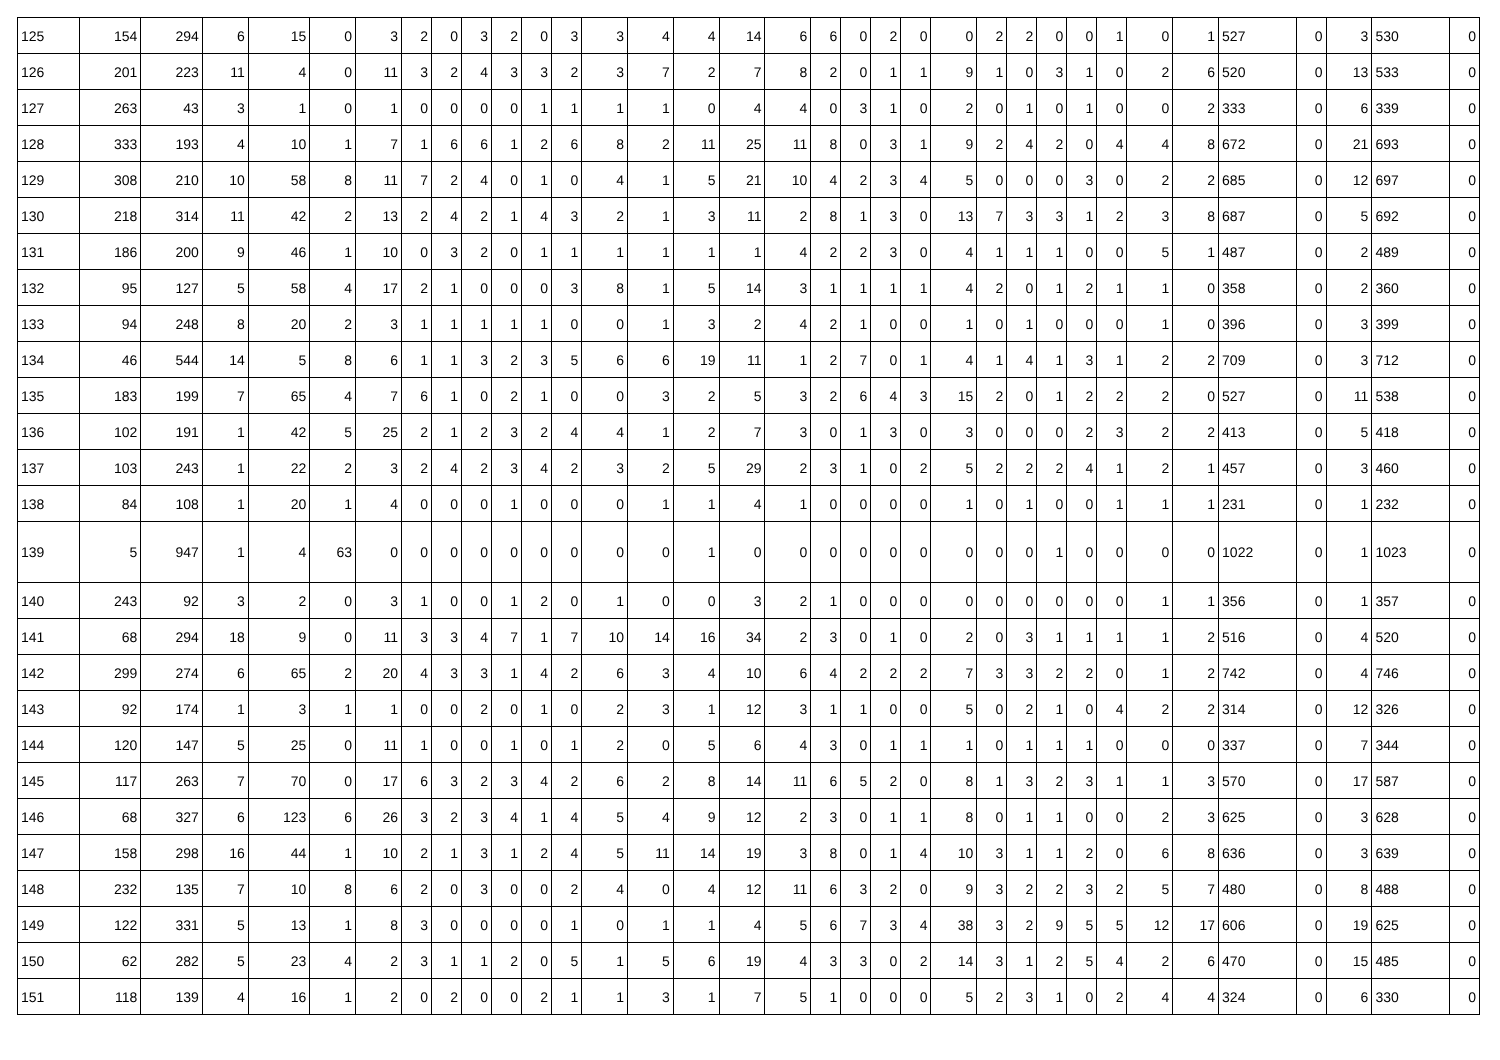| 125 | 154 | 294 | 6 | 15 | 0 | 3 | 2 | 0 | 3 | 2 | 0 | 3 | 3 | 4 | 4 | 14 | 6 | 6 | 0 | 2 | 0 | 0 | 2 | 2 | 0 | 0 | 1 | 0 | 1 | 527 | 0 | 3 | 530 | 0 |
| 126 | 201 | 223 | 11 | 4 | 0 | 11 | 3 | 2 | 4 | 3 | 3 | 2 | 3 | 7 | 2 | 7 | 8 | 2 | 0 | 1 | 1 | 9 | 1 | 0 | 3 | 1 | 0 | 2 | 6 | 520 | 0 | 13 | 533 | 0 |
| 127 | 263 | 43 | 3 | 1 | 0 | 1 | 0 | 0 | 0 | 0 | 1 | 1 | 1 | 1 | 0 | 4 | 4 | 0 | 3 | 1 | 0 | 2 | 0 | 1 | 0 | 1 | 0 | 0 | 2 | 333 | 0 | 6 | 339 | 0 |
| 128 | 333 | 193 | 4 | 10 | 1 | 7 | 1 | 6 | 6 | 1 | 2 | 6 | 8 | 2 | 11 | 25 | 11 | 8 | 0 | 3 | 1 | 9 | 2 | 4 | 2 | 0 | 4 | 4 | 8 | 672 | 0 | 21 | 693 | 0 |
| 129 | 308 | 210 | 10 | 58 | 8 | 11 | 7 | 2 | 4 | 0 | 1 | 0 | 4 | 1 | 5 | 21 | 10 | 4 | 2 | 3 | 4 | 5 | 0 | 0 | 0 | 3 | 0 | 2 | 2 | 685 | 0 | 12 | 697 | 0 |
| 130 | 218 | 314 | 11 | 42 | 2 | 13 | 2 | 4 | 2 | 1 | 4 | 3 | 2 | 1 | 3 | 11 | 2 | 8 | 1 | 3 | 0 | 13 | 7 | 3 | 3 | 1 | 2 | 3 | 8 | 687 | 0 | 5 | 692 | 0 |
| 131 | 186 | 200 | 9 | 46 | 1 | 10 | 0 | 3 | 2 | 0 | 1 | 1 | 1 | 1 | 1 | 1 | 4 | 2 | 2 | 3 | 0 | 4 | 1 | 1 | 1 | 0 | 0 | 5 | 1 | 487 | 0 | 2 | 489 | 0 |
| 132 | 95 | 127 | 5 | 58 | 4 | 17 | 2 | 1 | 0 | 0 | 0 | 3 | 8 | 1 | 5 | 14 | 3 | 1 | 1 | 1 | 1 | 4 | 2 | 0 | 1 | 2 | 1 | 1 | 0 | 358 | 0 | 2 | 360 | 0 |
| 133 | 94 | 248 | 8 | 20 | 2 | 3 | 1 | 1 | 1 | 1 | 1 | 0 | 0 | 1 | 3 | 2 | 4 | 2 | 1 | 0 | 0 | 1 | 0 | 1 | 0 | 0 | 0 | 1 | 0 | 396 | 0 | 3 | 399 | 0 |
| 134 | 46 | 544 | 14 | 5 | 8 | 6 | 1 | 1 | 3 | 2 | 3 | 5 | 6 | 6 | 19 | 11 | 1 | 2 | 7 | 0 | 1 | 4 | 1 | 4 | 1 | 3 | 1 | 2 | 2 | 709 | 0 | 3 | 712 | 0 |
| 135 | 183 | 199 | 7 | 65 | 4 | 7 | 6 | 1 | 0 | 2 | 1 | 0 | 0 | 3 | 2 | 5 | 3 | 2 | 6 | 4 | 3 | 15 | 2 | 0 | 1 | 2 | 2 | 2 | 0 | 527 | 0 | 11 | 538 | 0 |
| 136 | 102 | 191 | 1 | 42 | 5 | 25 | 2 | 1 | 2 | 3 | 2 | 4 | 4 | 1 | 2 | 7 | 3 | 0 | 1 | 3 | 0 | 3 | 0 | 0 | 0 | 2 | 3 | 2 | 2 | 413 | 0 | 5 | 418 | 0 |
| 137 | 103 | 243 | 1 | 22 | 2 | 3 | 2 | 4 | 2 | 3 | 4 | 2 | 3 | 2 | 5 | 29 | 2 | 3 | 1 | 0 | 2 | 5 | 2 | 2 | 2 | 4 | 1 | 2 | 1 | 457 | 0 | 3 | 460 | 0 |
| 138 | 84 | 108 | 1 | 20 | 1 | 4 | 0 | 0 | 0 | 1 | 0 | 0 | 0 | 1 | 1 | 4 | 1 | 0 | 0 | 0 | 0 | 1 | 0 | 1 | 0 | 0 | 1 | 1 | 1 | 231 | 0 | 1 | 232 | 0 |
| 139 | 5 | 947 | 1 | 4 | 63 | 0 | 0 | 0 | 0 | 0 | 0 | 0 | 0 | 0 | 1 | 0 | 0 | 0 | 0 | 0 | 0 | 0 | 0 | 0 | 1 | 0 | 0 | 0 | 0 | 1022 | 0 | 1 | 1023 | 0 |
| 140 | 243 | 92 | 3 | 2 | 0 | 3 | 1 | 0 | 0 | 1 | 2 | 0 | 1 | 0 | 0 | 3 | 2 | 1 | 0 | 0 | 0 | 0 | 0 | 0 | 0 | 0 | 0 | 1 | 1 | 356 | 0 | 1 | 357 | 0 |
| 141 | 68 | 294 | 18 | 9 | 0 | 11 | 3 | 3 | 4 | 7 | 1 | 7 | 10 | 14 | 16 | 34 | 2 | 3 | 0 | 1 | 0 | 2 | 0 | 3 | 1 | 1 | 1 | 1 | 2 | 516 | 0 | 4 | 520 | 0 |
| 142 | 299 | 274 | 6 | 65 | 2 | 20 | 4 | 3 | 3 | 1 | 4 | 2 | 6 | 3 | 4 | 10 | 6 | 4 | 2 | 2 | 2 | 7 | 3 | 3 | 2 | 2 | 0 | 1 | 2 | 742 | 0 | 4 | 746 | 0 |
| 143 | 92 | 174 | 1 | 3 | 1 | 1 | 0 | 0 | 2 | 0 | 1 | 0 | 2 | 3 | 1 | 12 | 3 | 1 | 1 | 0 | 0 | 5 | 0 | 2 | 1 | 0 | 4 | 2 | 2 | 314 | 0 | 12 | 326 | 0 |
| 144 | 120 | 147 | 5 | 25 | 0 | 11 | 1 | 0 | 0 | 1 | 0 | 1 | 2 | 0 | 5 | 6 | 4 | 3 | 0 | 1 | 1 | 1 | 0 | 1 | 1 | 1 | 0 | 0 | 0 | 337 | 0 | 7 | 344 | 0 |
| 145 | 117 | 263 | 7 | 70 | 0 | 17 | 6 | 3 | 2 | 3 | 4 | 2 | 6 | 2 | 8 | 14 | 11 | 6 | 5 | 2 | 0 | 8 | 1 | 3 | 2 | 3 | 1 | 1 | 3 | 570 | 0 | 17 | 587 | 0 |
| 146 | 68 | 327 | 6 | 123 | 6 | 26 | 3 | 2 | 3 | 4 | 1 | 4 | 5 | 4 | 9 | 12 | 2 | 3 | 0 | 1 | 1 | 8 | 0 | 1 | 1 | 0 | 0 | 2 | 3 | 625 | 0 | 3 | 628 | 0 |
| 147 | 158 | 298 | 16 | 44 | 1 | 10 | 2 | 1 | 3 | 1 | 2 | 4 | 5 | 11 | 14 | 19 | 3 | 8 | 0 | 1 | 4 | 10 | 3 | 1 | 1 | 2 | 0 | 6 | 8 | 636 | 0 | 3 | 639 | 0 |
| 148 | 232 | 135 | 7 | 10 | 8 | 6 | 2 | 0 | 3 | 0 | 0 | 2 | 4 | 0 | 4 | 12 | 11 | 6 | 3 | 2 | 0 | 9 | 3 | 2 | 2 | 3 | 2 | 5 | 7 | 480 | 0 | 8 | 488 | 0 |
| 149 | 122 | 331 | 5 | 13 | 1 | 8 | 3 | 0 | 0 | 0 | 0 | 1 | 0 | 1 | 1 | 4 | 5 | 6 | 7 | 3 | 4 | 38 | 3 | 2 | 9 | 5 | 5 | 12 | 17 | 606 | 0 | 19 | 625 | 0 |
| 150 | 62 | 282 | 5 | 23 | 4 | 2 | 3 | 1 | 1 | 2 | 0 | 5 | 1 | 5 | 6 | 19 | 4 | 3 | 3 | 0 | 2 | 14 | 3 | 1 | 2 | 5 | 4 | 2 | 6 | 470 | 0 | 15 | 485 | 0 |
| 151 | 118 | 139 | 4 | 16 | 1 | 2 | 0 | 2 | 0 | 0 | 2 | 1 | 1 | 3 | 1 | 7 | 5 | 1 | 0 | 0 | 0 | 5 | 2 | 3 | 1 | 0 | 2 | 4 | 4 | 324 | 0 | 6 | 330 | 0 |